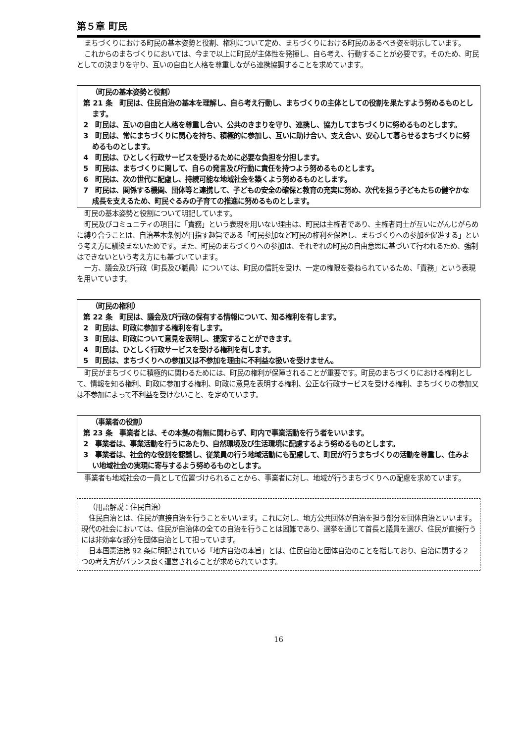第５章 町民
まちづくりにおける町民の基本姿勢と役割、権利について定め、まちづくりにおける町民のあるべき姿を明示しています。
これからのまちづくりにおいては、今まで以上に町民が主体性を発揮し、自ら考え、行動することが必要です。そのため、町民としての決まりを守り、互いの自由と人格を尊重しながら連携協調することを求めています。
（町民の基本姿勢と役割）
第 21 条　町民は、住民自治の基本を理解し、自ら考え行動し、まちづくりの主体としての役割を果たすよう努めるものとします。
2　町民は、互いの自由と人格を尊重し合い、公共のきまりを守り、連携し、協力してまちづくりに努めるものとします。
3　町民は、常にまちづくりに関心を持ち、積極的に参加し、互いに助け合い、支え合い、安心して暮らせるまちづくりに努めるものとします。
4　町民は、ひとしく行政サービスを受けるために必要な負担を分担します。
5　町民は、まちづくりに関して、自らの発言及び行動に責任を持つよう努めるものとします。
6　町民は、次の世代に配慮し、持続可能な地域社会を築くよう努めるものとします。
7　町民は、関係する機関、団体等と連携して、子どもの安全の確保と教育の充実に努め、次代を担う子どもたちの健やかな成長を支えるため、町民ぐるみの子育ての推進に努めるものとします。
町民の基本姿勢と役割について明記しています。
町民及びコミュニティの項目に「責務」という表現を用いない理由は、町民は主権者であり、主権者同士が互いにがんじがらめに縛り合うことは、自治基本条例が目指す趣旨である「町民参加など町民の権利を保障し、まちづくりへの参加を促進する」という考え方に馴染まないためです。また、町民のまちづくりへの参加は、それぞれの町民の自由意思に基づいて行われるため、強制はできないという考え方にも基づいています。
一方、議会及び行政（町長及び職員）については、町民の信託を受け、一定の権限を委ねられているため、「責務」という表現を用いています。
（町民の権利）
第 22 条　町民は、議会及び行政の保有する情報について、知る権利を有します。
2　町民は、町政に参加する権利を有します。
3　町民は、町政について意見を表明し、提案することができます。
4　町民は、ひとしく行政サービスを受ける権利を有します。
5　町民は、まちづくりへの参加又は不参加を理由に不利益な扱いを受けません。
町民がまちづくりに積極的に関わるためには、町民の権利が保障されることが重要です。町民のまちづくりにおける権利として、情報を知る権利、町政に参加する権利、町政に意見を表明する権利、公正な行政サービスを受ける権利、まちづくりの参加又は不参加によって不利益を受けないこと、を定めています。
（事業者の役割）
第 23 条　事業者とは、その本拠の有無に関わらず、町内で事業活動を行う者をいいます。
2　事業者は、事業活動を行うにあたり、自然環境及び生活環境に配慮するよう努めるものとします。
3　事業者は、社会的な役割を認識し、従業員の行う地域活動にも配慮して、町民が行うまちづくりの活動を尊重し、住みよい地域社会の実現に寄与するよう努めるものとします。
事業者も地域社会の一員として位置づけられることから、事業者に対し、地域が行うまちづくりへの配慮を求めています。
（用語解説：住民自治）
住民自治とは、住民が直接自治を行うことをいいます。これに対し、地方公共団体が自治を担う部分を団体自治といいます。現代の社会においては、住民が自治体の全ての自治を行うことは困難であり、選挙を通じて首長と議員を選び、住民が直接行うには非効率な部分を団体自治として担っています。
日本国憲法第 92 条に明記されている「地方自治の本旨」とは、住民自治と団体自治のことを指しており、自治に関する２つの考え方がバランス良く運営されることが求められています。
16